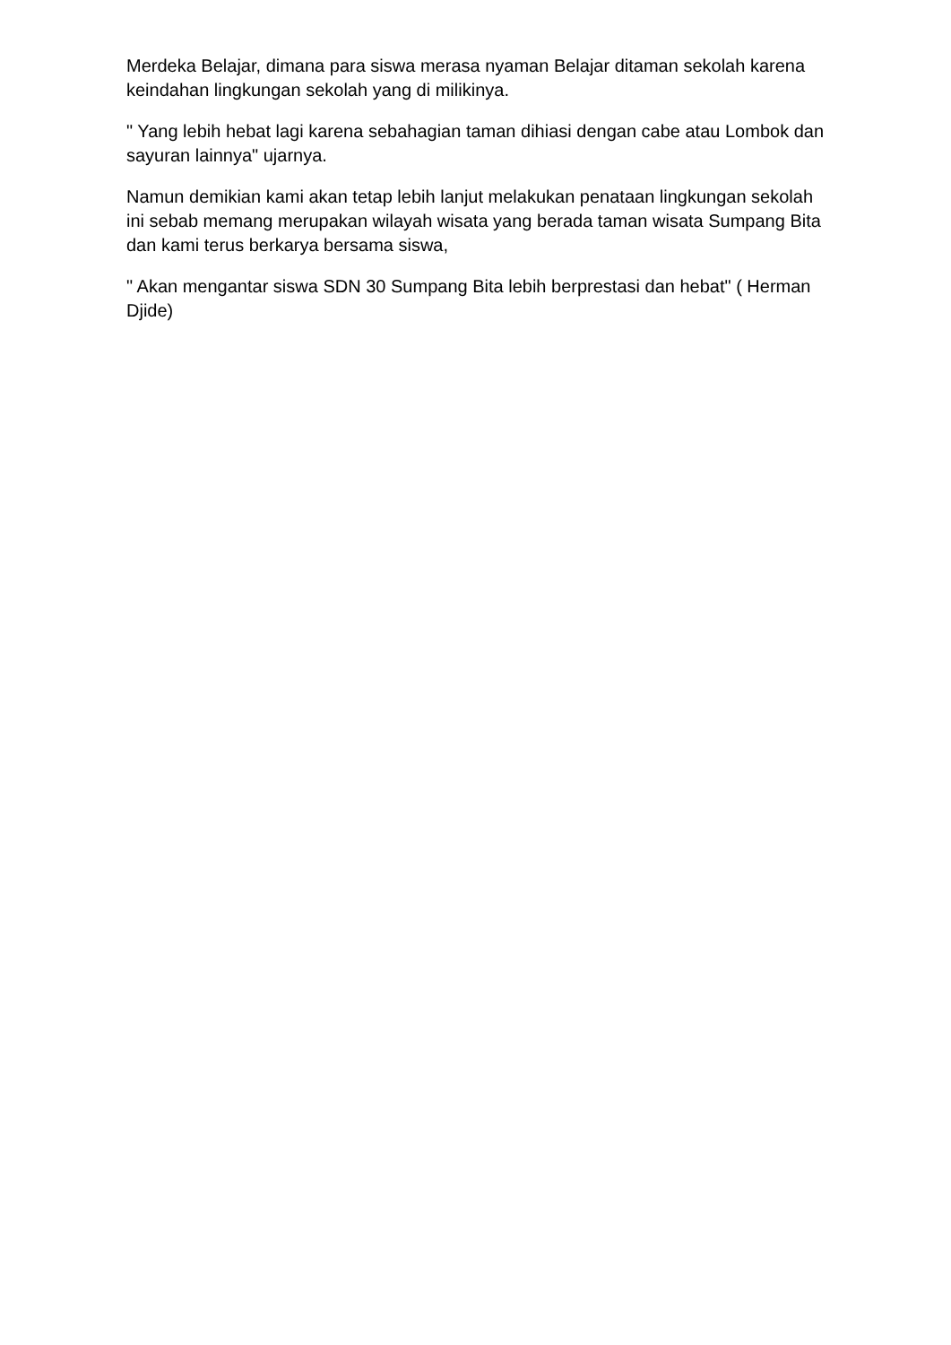Merdeka Belajar, dimana para siswa merasa nyaman Belajar ditaman sekolah karena keindahan lingkungan sekolah yang di milikinya.
" Yang lebih hebat lagi karena sebahagian taman dihiasi dengan cabe atau Lombok dan sayuran lainnya" ujarnya.
Namun demikian kami akan tetap lebih lanjut melakukan penataan lingkungan sekolah ini sebab memang merupakan wilayah wisata yang berada taman wisata Sumpang Bita dan kami terus berkarya bersama siswa,
" Akan mengantar siswa SDN 30 Sumpang Bita lebih berprestasi dan hebat" ( Herman Djide)